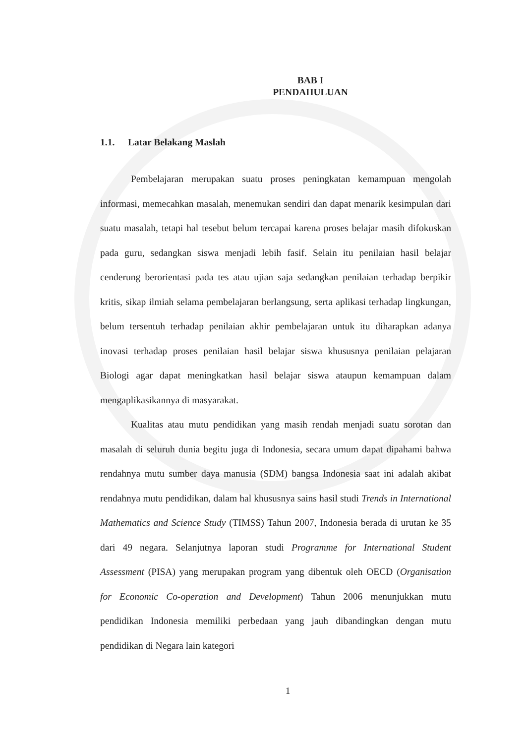BAB I
PENDAHULUAN
1.1. Latar Belakang Maslah
Pembelajaran merupakan suatu proses peningkatan kemampuan mengolah informasi, memecahkan masalah, menemukan sendiri dan dapat menarik kesimpulan dari suatu masalah, tetapi hal tesebut belum tercapai karena proses belajar masih difokuskan pada guru, sedangkan siswa menjadi lebih fasif. Selain itu penilaian hasil belajar cenderung berorientasi pada tes atau ujian saja sedangkan penilaian terhadap berpikir kritis, sikap ilmiah selama pembelajaran berlangsung, serta aplikasi terhadap lingkungan, belum tersentuh terhadap penilaian akhir pembelajaran untuk itu diharapkan adanya inovasi terhadap proses penilaian hasil belajar siswa khususnya penilaian pelajaran Biologi agar dapat meningkatkan hasil belajar siswa ataupun kemampuan dalam mengaplikasikannya di masyarakat.
Kualitas atau mutu pendidikan yang masih rendah menjadi suatu sorotan dan masalah di seluruh dunia begitu juga di Indonesia, secara umum dapat dipahami bahwa rendahnya mutu sumber daya manusia (SDM) bangsa Indonesia saat ini adalah akibat rendahnya mutu pendidikan, dalam hal khususnya sains hasil studi Trends in International Mathematics and Science Study (TIMSS) Tahun 2007, Indonesia berada di urutan ke 35 dari 49 negara. Selanjutnya laporan studi Programme for International Student Assessment (PISA) yang merupakan program yang dibentuk oleh OECD (Organisation for Economic Co-operation and Development) Tahun 2006 menunjukkan mutu pendidikan Indonesia memiliki perbedaan yang jauh dibandingkan dengan mutu pendidikan di Negara lain kategori
1